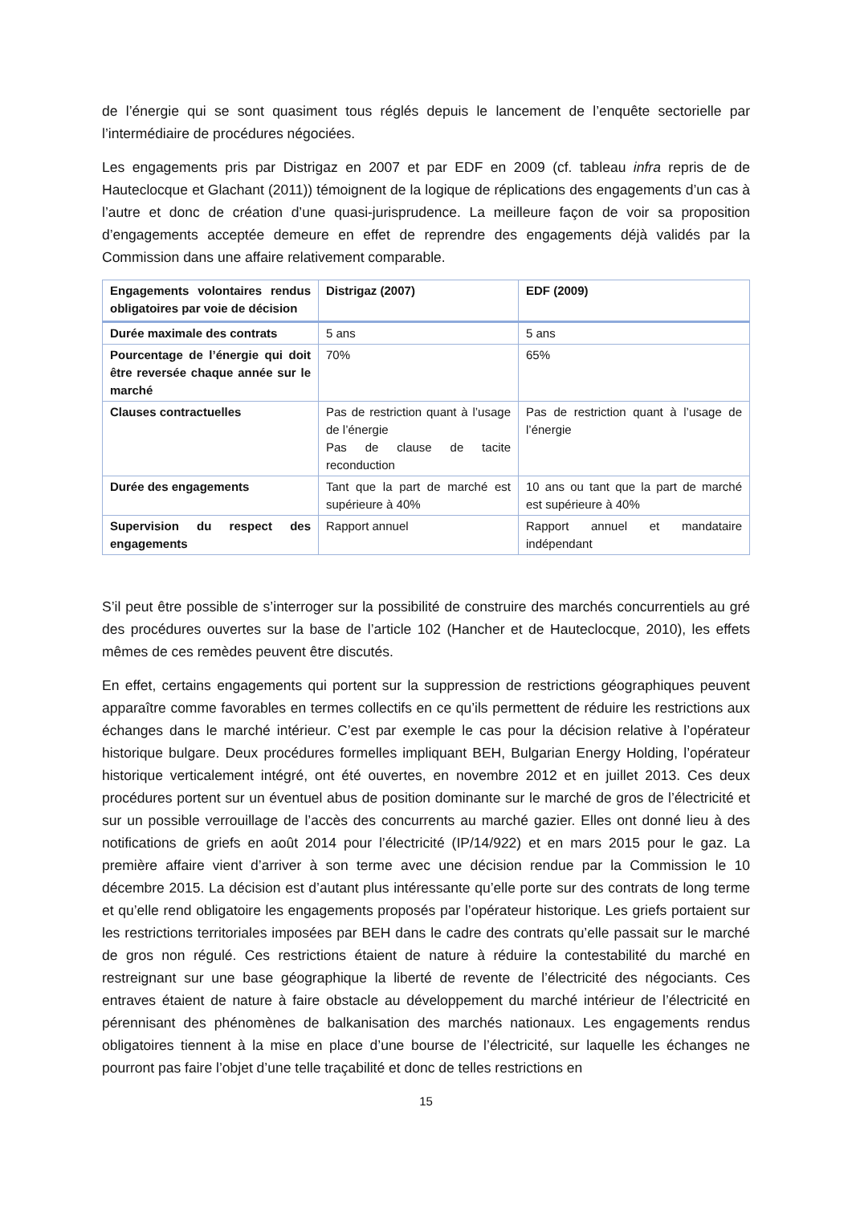de l’énergie qui se sont quasiment tous réglés depuis le lancement de l’enquête sectorielle par l’intermédiaire de procédures négociées.
Les engagements pris par Distrigaz en 2007 et par EDF en 2009 (cf. tableau infra repris de de Hauteclocque et Glachant (2011)) témoignent de la logique de réplications des engagements d’un cas à l’autre et donc de création d’une quasi-jurisprudence. La meilleure façon de voir sa proposition d’engagements acceptée demeure en effet de reprendre des engagements déjà validés par la Commission dans une affaire relativement comparable.
| Engagements volontaires rendus obligatoires par voie de décision | Distrigaz (2007) | EDF (2009) |
| --- | --- | --- |
| Durée maximale des contrats | 5 ans | 5 ans |
| Pourcentage de l’énergie qui doit être reversée chaque année sur le marché | 70% | 65% |
| Clauses contractuelles | Pas de restriction quant à l’usage de l’énergie Pas de clause de tacite reconduction | Pas de restriction quant à l’usage de l’énergie |
| Durée des engagements | Tant que la part de marché est supérieure à 40% | 10 ans ou tant que la part de marché est supérieure à 40% |
| Supervision du respect des engagements | Rapport annuel | Rapport annuel et mandataire indépendant |
S’il peut être possible de s’interroger sur la possibilité de construire des marchés concurrentiels au gré des procédures ouvertes sur la base de l’article 102 (Hancher et de Hauteclocque, 2010), les effets mêmes de ces remèdes peuvent être discutés.
En effet, certains engagements qui portent sur la suppression de restrictions géographiques peuvent apparaître comme favorables en termes collectifs en ce qu’ils permettent de réduire les restrictions aux échanges dans le marché intérieur. C’est par exemple le cas pour la décision relative à l’opérateur historique bulgare. Deux procédures formelles impliquant BEH, Bulgarian Energy Holding, l’opérateur historique verticalement intégré, ont été ouvertes, en novembre 2012 et en juillet 2013. Ces deux procédures portent sur un éventuel abus de position dominante sur le marché de gros de l’électricité et sur un possible verrouillage de l’accès des concurrents au marché gazier. Elles ont donné lieu à des notifications de griefs en août 2014 pour l’électricité (IP/14/922) et en mars 2015 pour le gaz. La première affaire vient d’arriver à son terme avec une décision rendue par la Commission le 10 décembre 2015. La décision est d’autant plus intéressante qu’elle porte sur des contrats de long terme et qu’elle rend obligatoire les engagements proposés par l’opérateur historique. Les griefs portaient sur les restrictions territoriales imposées par BEH dans le cadre des contrats qu’elle passait sur le marché de gros non régulé. Ces restrictions étaient de nature à réduire la contestabilité du marché en restreignant sur une base géographique la liberté de revente de l’électricité des négociants. Ces entraves étaient de nature à faire obstacle au développement du marché intérieur de l’électricité en pérennisant des phénomènes de balkanisation des marchés nationaux. Les engagements rendus obligatoires tiennent à la mise en place d’une bourse de l’électricité, sur laquelle les échanges ne pourront pas faire l’objet d’une telle traçabilité et donc de telles restrictions en
15